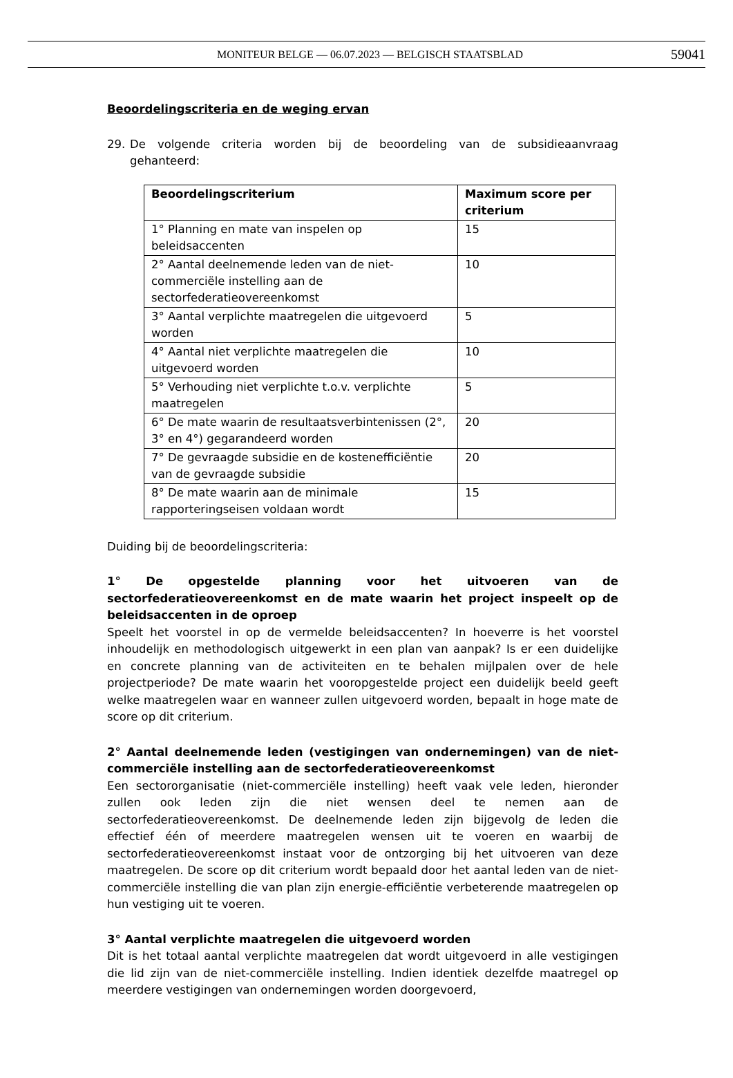MONITEUR BELGE — 06.07.2023 — BELGISCH STAATSBLAD 59041
Beoordelingscriteria en de weging ervan
29. De volgende criteria worden bij de beoordeling van de subsidieaanvraag gehanteerd:
| Beoordelingscriterium | Maximum score per criterium |
| --- | --- |
| 1° Planning en mate van inspelen op beleidsaccenten | 15 |
| 2° Aantal deelnemende leden van de niet-commerciële instelling aan de sectorfederatieovereenkomst | 10 |
| 3° Aantal verplichte maatregelen die uitgevoerd worden | 5 |
| 4° Aantal niet verplichte maatregelen die uitgevoerd worden | 10 |
| 5° Verhouding niet verplichte t.o.v. verplichte maatregelen | 5 |
| 6° De mate waarin de resultaatsverbintenissen (2°, 3° en 4°) gegarandeerd worden | 20 |
| 7° De gevraagde subsidie en de kostenefficiëntie van de gevraagde subsidie | 20 |
| 8° De mate waarin aan de minimale rapporteringseisen voldaan wordt | 15 |
Duiding bij de beoordelingscriteria:
1° De opgestelde planning voor het uitvoeren van de sectorfederatieovereenkomst en de mate waarin het project inspeelt op de beleidsaccenten in de oproep
Speelt het voorstel in op de vermelde beleidsaccenten? In hoeverre is het voorstel inhoudelijk en methodologisch uitgewerkt in een plan van aanpak? Is er een duidelijke en concrete planning van de activiteiten en te behalen mijlpalen over de hele projectperiode? De mate waarin het vooropgestelde project een duidelijk beeld geeft welke maatregelen waar en wanneer zullen uitgevoerd worden, bepaalt in hoge mate de score op dit criterium.
2° Aantal deelnemende leden (vestigingen van ondernemingen) van de niet-commerciële instelling aan de sectorfederatieovereenkomst
Een sectororganisatie (niet-commerciële instelling) heeft vaak vele leden, hieronder zullen ook leden zijn die niet wensen deel te nemen aan de sectorfederatieovereenkomst. De deelnemende leden zijn bijgevolg de leden die effectief één of meerdere maatregelen wensen uit te voeren en waarbij de sectorfederatieovereenkomst instaat voor de ontzorging bij het uitvoeren van deze maatregelen. De score op dit criterium wordt bepaald door het aantal leden van de niet-commerciële instelling die van plan zijn energie-efficiëntie verbeterende maatregelen op hun vestiging uit te voeren.
3° Aantal verplichte maatregelen die uitgevoerd worden
Dit is het totaal aantal verplichte maatregelen dat wordt uitgevoerd in alle vestigingen die lid zijn van de niet-commerciële instelling. Indien identiek dezelfde maatregel op meerdere vestigingen van ondernemingen worden doorgevoerd,